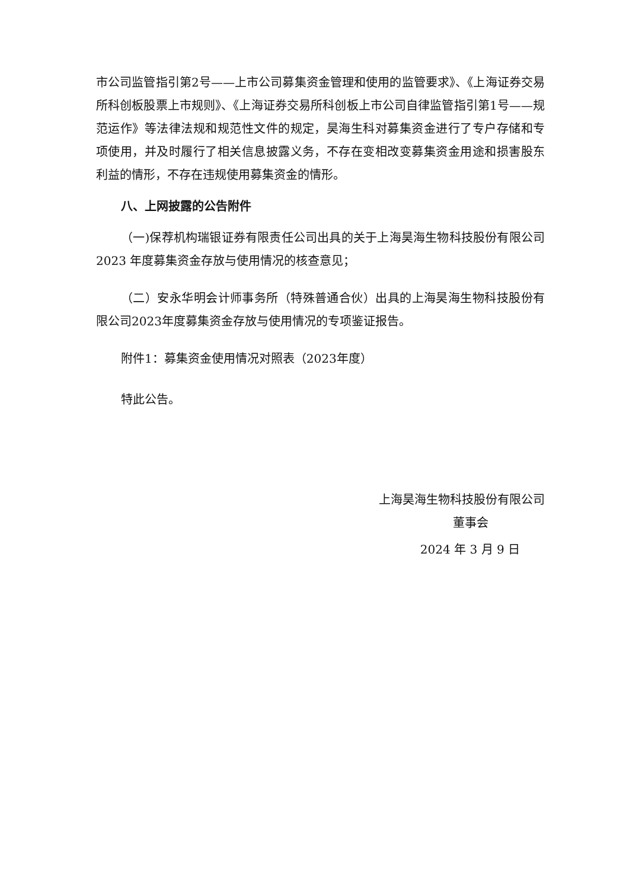市公司监管指引第2号——上市公司募集资金管理和使用的监管要求》、《上海证券交易所科创板股票上市规则》、《上海证券交易所科创板上市公司自律监管指引第1号——规范运作》等法律法规和规范性文件的规定，昊海生科对募集资金进行了专户存储和专项使用，并及时履行了相关信息披露义务，不存在变相改变募集资金用途和损害股东利益的情形，不存在违规使用募集资金的情形。
八、上网披露的公告附件
（一)保荐机构瑞银证券有限责任公司出具的关于上海昊海生物科技股份有限公司 2023 年度募集资金存放与使用情况的核查意见；
（二）安永华明会计师事务所（特殊普通合伙）出具的上海昊海生物科技股份有限公司2023年度募集资金存放与使用情况的专项鉴证报告。
附件1：募集资金使用情况对照表（2023年度）
特此公告。
上海昊海生物科技股份有限公司
董事会
2024 年 3 月 9 日